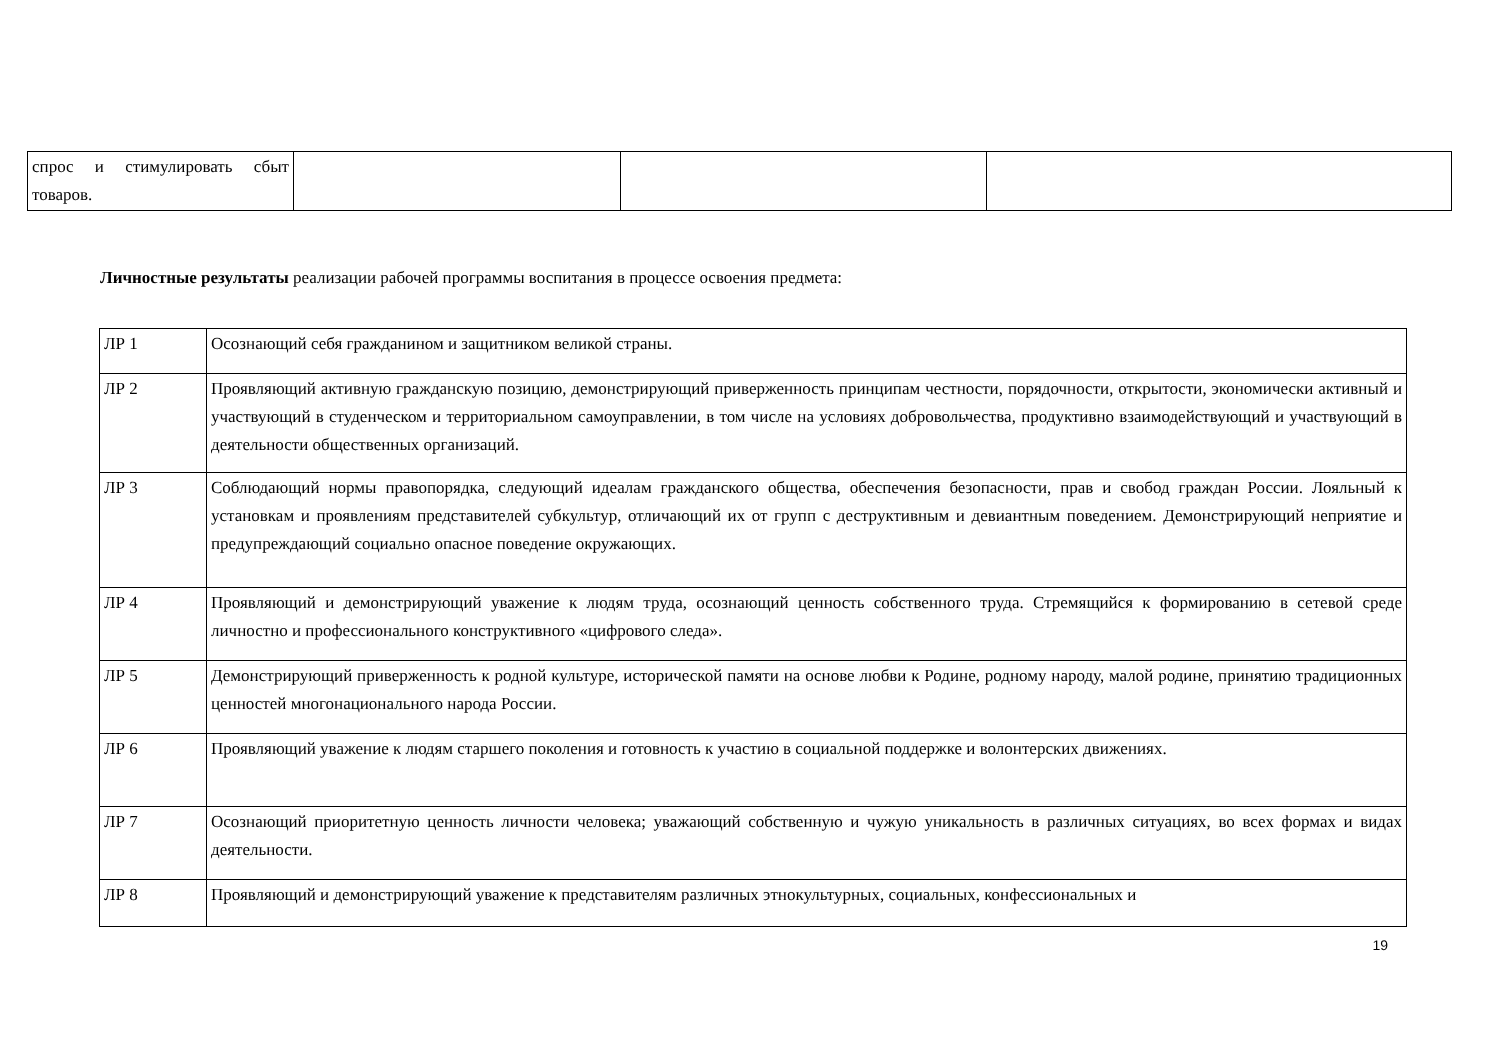| спрос и стимулировать сбыт товаров. | | | |
Личностные результаты реализации рабочей программы воспитания в процессе освоения предмета:
| ЛР 1 | Осознающий себя гражданином и защитником великой страны. |
| ЛР 2 | Проявляющий активную гражданскую позицию, демонстрирующий приверженность принципам честности, порядочности, открытости, экономически активный и участвующий в студенческом и территориальном самоуправлении, в том числе на условиях добровольчества, продуктивно взаимодействующий и участвующий в деятельности общественных организаций. |
| ЛР 3 | Соблюдающий нормы правопорядка, следующий идеалам гражданского общества, обеспечения безопасности, прав и свобод граждан России. Лояльный к установкам и проявлениям представителей субкультур, отличающий их от групп с деструктивным и девиантным поведением. Демонстрирующий неприятие и предупреждающий социально опасное поведение окружающих. |
| ЛР 4 | Проявляющий и демонстрирующий уважение к людям труда, осознающий ценность собственного труда. Стремящийся к формированию в сетевой среде личностно и профессионального конструктивного «цифрового следа». |
| ЛР 5 | Демонстрирующий приверженность к родной культуре, исторической памяти на основе любви к Родине, родному народу, малой родине, принятию традиционных ценностей многонационального народа России. |
| ЛР 6 | Проявляющий уважение к людям старшего поколения и готовность к участию в социальной поддержке и волонтерских движениях. |
| ЛР 7 | Осознающий приоритетную ценность личности человека; уважающий собственную и чужую уникальность в различных ситуациях, во всех формах и видах деятельности. |
| ЛР 8 | Проявляющий и демонстрирующий уважение к представителям различных этнокультурных, социальных, конфессиональных и |
19